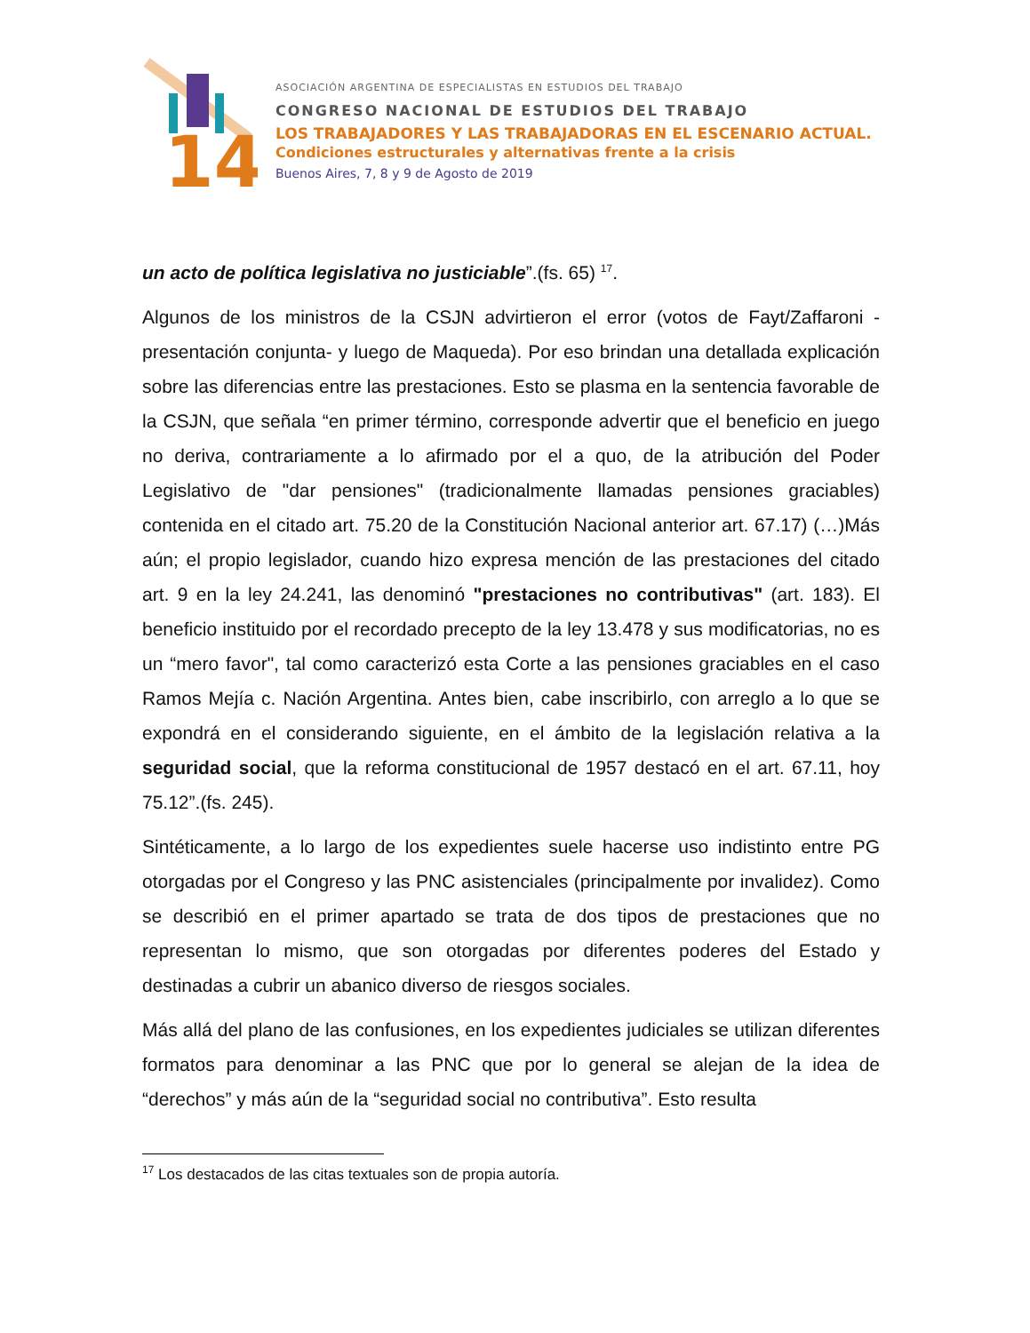14
ASOCIACIÓN ARGENTINA DE ESPECIALISTAS EN ESTUDIOS DEL TRABAJO
CONGRESO NACIONAL DE ESTUDIOS DEL TRABAJO
LOS TRABAJADORES Y LAS TRABAJADORAS EN EL ESCENARIO ACTUAL.
Condiciones estructurales y alternativas frente a la crisis
Buenos Aires, 7, 8 y 9 de Agosto de 2019
un acto de política legislativa no justiciable”.(fs. 65) <sup>17</sup>.
Algunos de los ministros de la CSJN advirtieron el error (votos de Fayt/Zaffaroni -presentación conjunta- y luego de Maqueda). Por eso brindan una detallada explicación sobre las diferencias entre las prestaciones. Esto se plasma en la sentencia favorable de la CSJN, que señala “en primer término, corresponde advertir que el beneficio en juego no deriva, contrariamente a lo afirmado por el a quo, de la atribución del Poder Legislativo de "dar pensiones" (tradicionalmente llamadas pensiones graciables) contenida en el citado art. 75.20 de la Constitución Nacional anterior art. 67.17) (…)Más aún; el propio legislador, cuando hizo expresa mención de las prestaciones del citado art. 9 en la ley 24.241, las denominó "prestaciones no contributivas" (art. 183). El beneficio instituido por el recordado precepto de la ley 13.478 y sus modificatorias, no es un “mero favor", tal como caracterizó esta Corte a las pensiones graciables en el caso Ramos Mejía c. Nación Argentina. Antes bien, cabe inscribirlo, con arreglo a lo que se expondrá en el considerando siguiente, en el ámbito de la legislación relativa a la seguridad social, que la reforma constitucional de 1957 destacó en el art. 67.11, hoy 75.12”.(fs. 245).
Sintéticamente, a lo largo de los expedientes suele hacerse uso indistinto entre PG otorgadas por el Congreso y las PNC asistenciales (principalmente por invalidez). Como se describió en el primer apartado se trata de dos tipos de prestaciones que no representan lo mismo, que son otorgadas por diferentes poderes del Estado y destinadas a cubrir un abanico diverso de riesgos sociales.
Más allá del plano de las confusiones, en los expedientes judiciales se utilizan diferentes formatos para denominar a las PNC que por lo general se alejan de la idea de “derechos” y más aún de la “seguridad social no contributiva”. Esto resulta
<sup>17</sup> Los destacados de las citas textuales son de propia autoría.